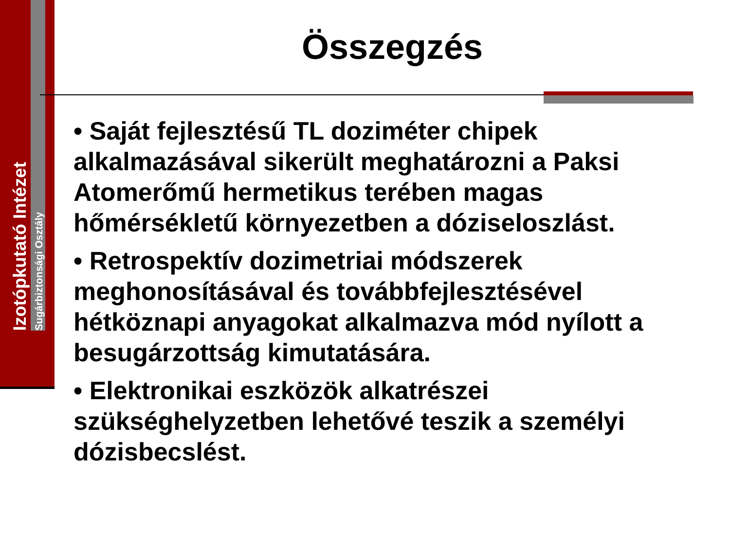Izotópkutató Intézet
Sugárbiztonsági Osztály
Összegzés
• Saját fejlesztésű TL doziméter chipek alkalmazásával sikerült meghatározni a Paksi Atomerőmű hermetikus terében magas hőmérsékletű környezetben a dóziseloszlást.
• Retrospektív dozimetriai módszerek meghonosításával és továbbfejlesztésével hétköznapi anyagokat alkalmazva mód nyílott a besugárzottság kimutatására.
• Elektronikai eszközök alkatrészei szükséghelyzetben lehetővé teszik a személyi dózisbecslést.